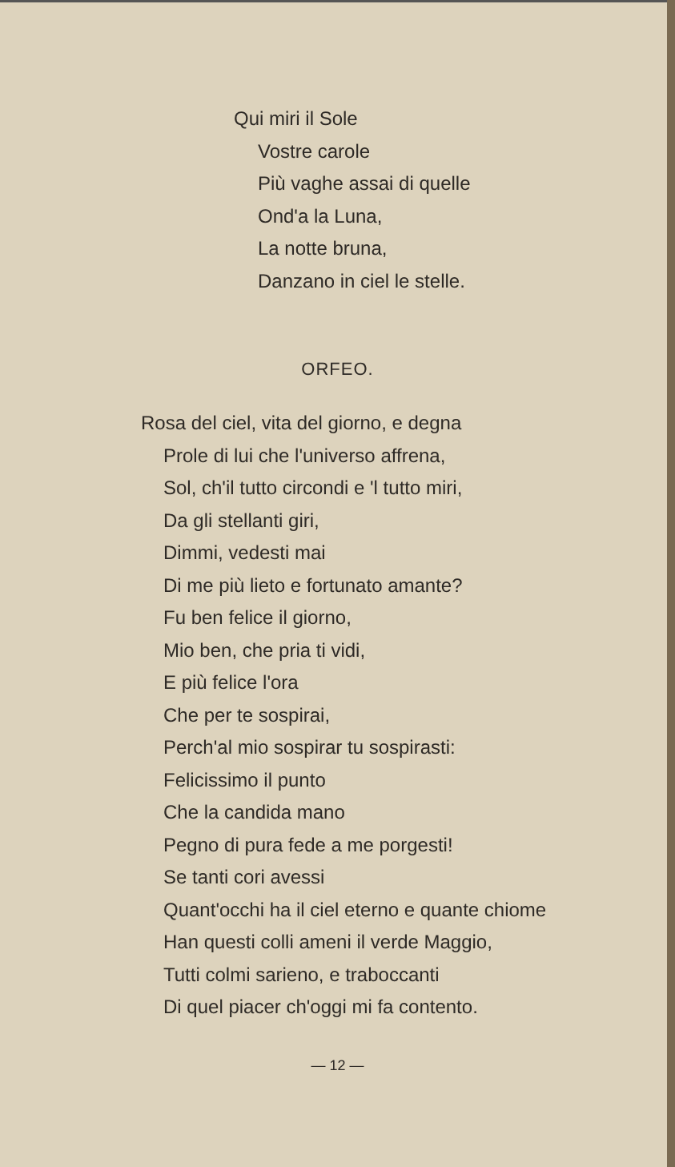Qui miri il Sole
Vostre carole
Più vaghe assai di quelle
Ond'a la Luna,
La notte bruna,
Danzano in ciel le stelle.
ORFEO.
Rosa del ciel, vita del giorno, e degna
Prole di lui che l'universo affrena,
Sol, ch'il tutto circondi e 'l tutto miri,
Da gli stellanti giri,
Dimmi, vedesti mai
Di me più lieto e fortunato amante?
Fu ben felice il giorno,
Mio ben, che pria ti vidi,
E più felice l'ora
Che per te sospirai,
Perch'al mio sospirar tu sospirasti:
Felicissimo il punto
Che la candida mano
Pegno di pura fede a me porgesti!
Se tanti cori avessi
Quant'occhi ha il ciel eterno e quante chiome
Han questi colli ameni il verde Maggio,
Tutti colmi sarieno, e traboccanti
Di quel piacer ch'oggi mi fa contento.
— 12 —